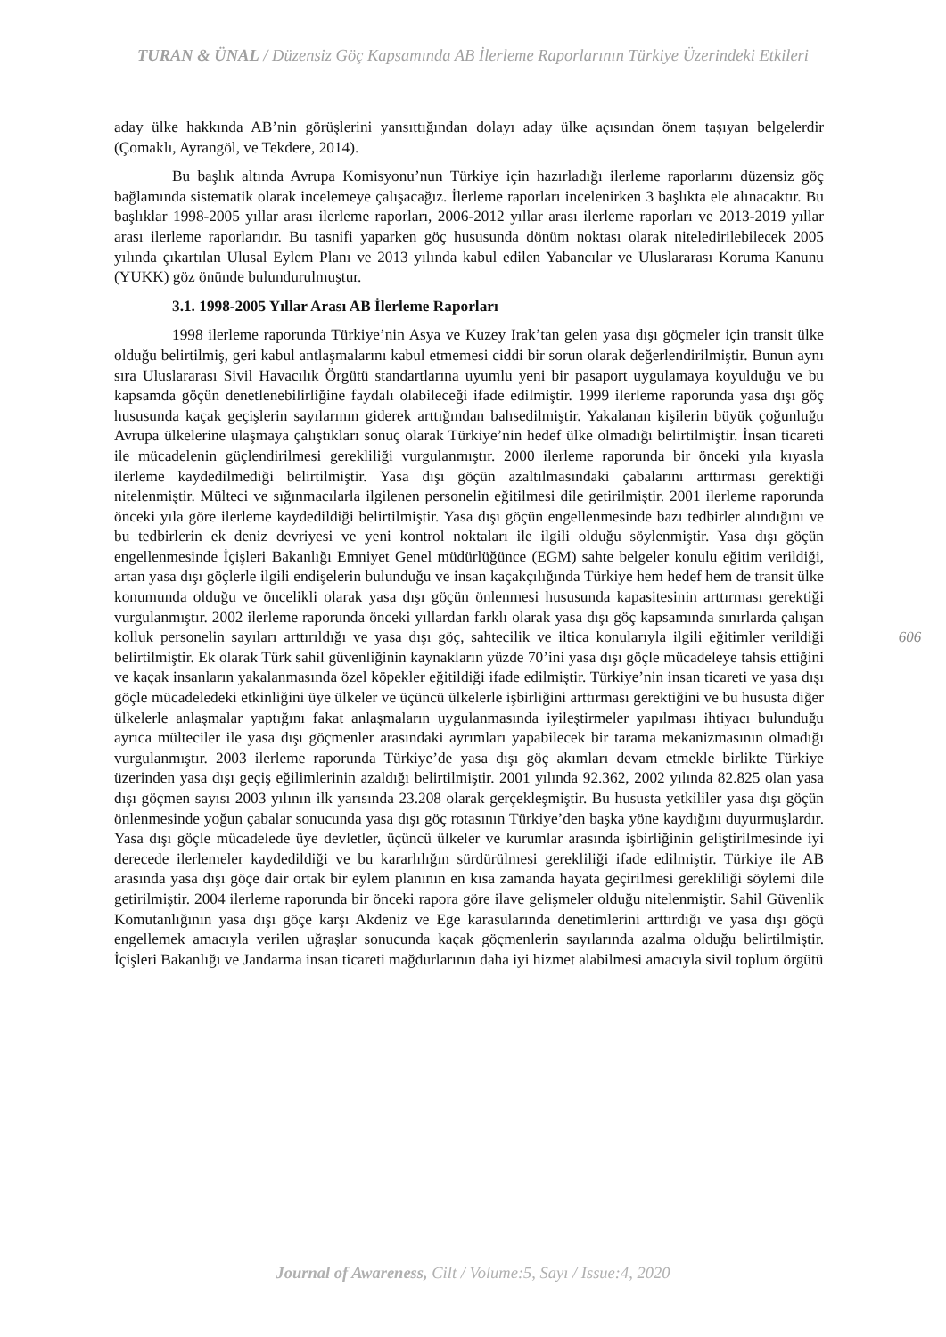TURAN & ÜNAL / Düzensiz Göç Kapsamında AB İlerleme Raporlarının Türkiye Üzerindeki Etkileri
aday ülke hakkında AB’nin görüşlerini yansıttığından dolayı aday ülke açısından önem taşıyan belgelerdir (Çomaklı, Ayrangöl, ve Tekdere, 2014).
Bu başlık altında Avrupa Komisyonu’nun Türkiye için hazırladığı ilerleme raporlarını düzensiz göç bağlamında sistematik olarak incelemeye çalışacağız. İlerleme raporları incelenirken 3 başlıkta ele alınacaktır. Bu başlıklar 1998-2005 yıllar arası ilerleme raporları, 2006-2012 yıllar arası ilerleme raporları ve 2013-2019 yıllar arası ilerleme raporlarıdır. Bu tasnifi yaparken göç hususunda dönüm noktası olarak niteledirilebilecek 2005 yılında çıkartılan Ulusal Eylem Planı ve 2013 yılında kabul edilen Yabancılar ve Uluslararası Koruma Kanunu (YUKK) göz önünde bulundurulmuştur.
3.1. 1998-2005 Yıllar Arası AB İlerleme Raporları
1998 ilerleme raporunda Türkiye’nin Asya ve Kuzey Irak’tan gelen yasa dışı göçmeler için transit ülke olduğu belirtilmiş, geri kabul antlaşmalarını kabul etmemesi ciddi bir sorun olarak değerlendirilmiştir. Bunun aynı sıra Uluslararası Sivil Havacılık Örgütü standartlarına uyumlu yeni bir pasaport uygulamaya koyulduğu ve bu kapsamda göçün denetlenebilirliğine faydalı olabileceği ifade edilmiştir. 1999 ilerleme raporunda yasa dışı göç hususunda kaçak geçişlerin sayılarının giderek arttığından bahsedilmiştir. Yakalanan kişilerin büyük çoğunluğu Avrupa ülkelerine ulaşmaya çalıştıkları sonuç olarak Türkiye’nin hedef ülke olmadığı belirtilmiştir. İnsan ticareti ile mücadelenin güçlendirilmesi gerekliliği vurgulanmıştır. 2000 ilerleme raporunda bir önceki yıla kıyasla ilerleme kaydedilmediği belirtilmiştir. Yasa dışı göçün azaltılmasındaki çabalarını arttırması gerektiği nitelenmiştir. Mülteci ve sığınmacılarla ilgilenen personelin eğitilmesi dile getirilmiştir. 2001 ilerleme raporunda önceki yıla göre ilerleme kaydedildiği belirtilmiştir. Yasa dışı göçün engellenmesinde bazı tedbirler alındığını ve bu tedbirlerin ek deniz devriyesi ve yeni kontrol noktaları ile ilgili olduğu söylenmiştir. Yasa dışı göçün engellenmesinde İçişleri Bakanlığı Emniyet Genel müdürlüğünce (EGM) sahte belgeler konulu eğitim verildiği, artan yasa dışı göçlerle ilgili endişelerin bulunduğu ve insan kaçakçılığında Türkiye hem hedef hem de transit ülke konumunda olduğu ve öncelikli olarak yasa dışı göçün önlenmesi hususunda kapasitesinin arttırması gerektiği vurgulanmıştır. 2002 ilerleme raporunda önceki yıllardan farklı olarak yasa dışı göç kapsamında sınırlarda çalışan kolluk personelin sayıları arttırıldığı ve yasa dışı göç, sahtecilik ve iltica konularıyla ilgili eğitimler verildiği belirtilmiştir. Ek olarak Türk sahil güvenliğinin kaynakların yüzde 70’ini yasa dışı göçle mücadeleye tahsis ettiğini ve kaçak insanların yakalanmasında özel köpekler eğitildiği ifade edilmiştir. Türkiye’nin insan ticareti ve yasa dışı göçle mücadeledeki etkinliğini üye ülkeler ve üçüncü ülkelerle işbirliğini arttırması gerektiğini ve bu hususta diğer ülkelerle anlaşmalar yaptığını fakat anlaşmaların uygulanmasında iyileştirmeler yapılması ihtiyacı bulunduğu ayrıca mülteciler ile yasa dışı göçmenler arasındaki ayrımları yapabilecek bir tarama mekanizmasının olmadığı vurgulanmıştır. 2003 ilerleme raporunda Türkiye’de yasa dışı göç akımları devam etmekle birlikte Türkiye üzerinden yasa dışı geçiş eğilimlerinin azaldığı belirtilmiştir. 2001 yılında 92.362, 2002 yılında 82.825 olan yasa dışı göçmen sayısı 2003 yılının ilk yarısında 23.208 olarak gerçekleşmiştir. Bu hususta yetkililer yasa dışı göçün önlenmesinde yoğun çabalar sonucunda yasa dışı göç rotasının Türkiye’den başka yöne kaydığını duyurmuşlardır. Yasa dışı göçle mücadelede üye devletler, üçüncü ülkeler ve kurumlar arasında işbirliğinin geliştirilmesinde iyi derecede ilerlemeler kaydedildiği ve bu kararlılığın sürdürülmesi gerekliliği ifade edilmiştir. Türkiye ile AB arasında yasa dışı göçe dair ortak bir eylem planının en kısa zamanda hayata geçirilmesi gerekliliği söylemi dile getirilmiştir. 2004 ilerleme raporunda bir önceki rapora göre ilave gelişmeler olduğu nitelenmiştir. Sahil Güvenlik Komutanlığının yasa dışı göçe karşı Akdeniz ve Ege karasularında denetimlerini arttırdığı ve yasa dışı göçü engellemek amacıyla verilen uğraşlar sonucunda kaçak göçmenlerin sayılarında azalma olduğu belirtilmiştir. İçişleri Bakanlığı ve Jandarma insan ticareti mağdurlarının daha iyi hizmet alabilmesi amacıyla sivil toplum örgütü
606
Journal of Awareness, Cilt / Volume:5, Sayı / Issue:4, 2020